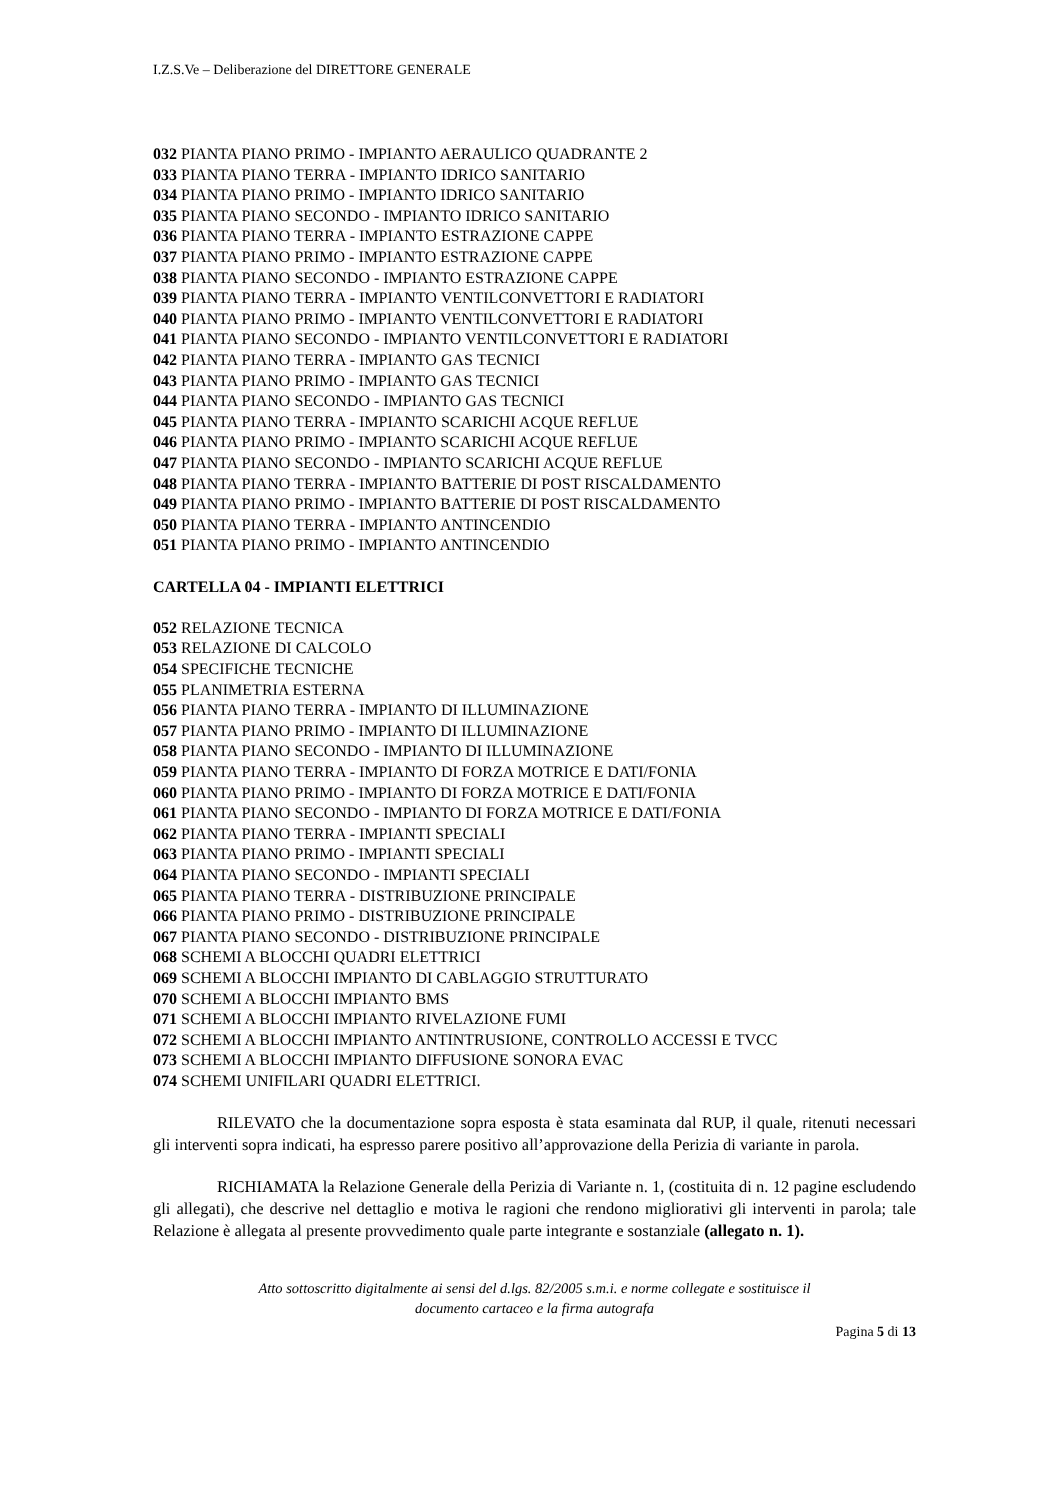I.Z.S.Ve – Deliberazione del DIRETTORE GENERALE
032 PIANTA PIANO PRIMO - IMPIANTO AERAULICO QUADRANTE 2
033 PIANTA PIANO TERRA - IMPIANTO IDRICO SANITARIO
034 PIANTA PIANO PRIMO - IMPIANTO IDRICO SANITARIO
035 PIANTA PIANO SECONDO - IMPIANTO IDRICO SANITARIO
036 PIANTA PIANO TERRA - IMPIANTO ESTRAZIONE CAPPE
037 PIANTA PIANO PRIMO - IMPIANTO ESTRAZIONE CAPPE
038 PIANTA PIANO SECONDO - IMPIANTO ESTRAZIONE CAPPE
039 PIANTA PIANO TERRA - IMPIANTO VENTILCONVETTORI E RADIATORI
040 PIANTA PIANO PRIMO - IMPIANTO VENTILCONVETTORI E RADIATORI
041 PIANTA PIANO SECONDO - IMPIANTO VENTILCONVETTORI E RADIATORI
042 PIANTA PIANO TERRA - IMPIANTO GAS TECNICI
043 PIANTA PIANO PRIMO - IMPIANTO GAS TECNICI
044 PIANTA PIANO SECONDO - IMPIANTO GAS TECNICI
045 PIANTA PIANO TERRA - IMPIANTO SCARICHI ACQUE REFLUE
046 PIANTA PIANO PRIMO - IMPIANTO SCARICHI ACQUE REFLUE
047 PIANTA PIANO SECONDO - IMPIANTO SCARICHI ACQUE REFLUE
048 PIANTA PIANO TERRA - IMPIANTO BATTERIE DI POST RISCALDAMENTO
049 PIANTA PIANO PRIMO - IMPIANTO BATTERIE DI POST RISCALDAMENTO
050 PIANTA PIANO TERRA - IMPIANTO ANTINCENDIO
051 PIANTA PIANO PRIMO - IMPIANTO ANTINCENDIO
CARTELLA 04 - IMPIANTI ELETTRICI
052 RELAZIONE TECNICA
053 RELAZIONE DI CALCOLO
054 SPECIFICHE TECNICHE
055 PLANIMETRIA ESTERNA
056 PIANTA PIANO TERRA - IMPIANTO DI ILLUMINAZIONE
057 PIANTA PIANO PRIMO - IMPIANTO DI ILLUMINAZIONE
058 PIANTA PIANO SECONDO - IMPIANTO DI ILLUMINAZIONE
059 PIANTA PIANO TERRA - IMPIANTO DI FORZA MOTRICE E DATI/FONIA
060 PIANTA PIANO PRIMO - IMPIANTO DI FORZA MOTRICE E DATI/FONIA
061 PIANTA PIANO SECONDO - IMPIANTO DI FORZA MOTRICE E DATI/FONIA
062 PIANTA PIANO TERRA - IMPIANTI SPECIALI
063 PIANTA PIANO PRIMO - IMPIANTI SPECIALI
064 PIANTA PIANO SECONDO - IMPIANTI SPECIALI
065 PIANTA PIANO TERRA - DISTRIBUZIONE PRINCIPALE
066 PIANTA PIANO PRIMO - DISTRIBUZIONE PRINCIPALE
067 PIANTA PIANO SECONDO - DISTRIBUZIONE PRINCIPALE
068 SCHEMI A BLOCCHI QUADRI ELETTRICI
069 SCHEMI A BLOCCHI IMPIANTO DI CABLAGGIO STRUTTURATO
070 SCHEMI A BLOCCHI IMPIANTO BMS
071 SCHEMI A BLOCCHI IMPIANTO RIVELAZIONE FUMI
072 SCHEMI A BLOCCHI IMPIANTO ANTINTRUSIONE, CONTROLLO ACCESSI E TVCC
073 SCHEMI A BLOCCHI IMPIANTO DIFFUSIONE SONORA EVAC
074 SCHEMI UNIFILARI QUADRI ELETTRICI.
RILEVATO che la documentazione sopra esposta è stata esaminata dal RUP, il quale, ritenuti necessari gli interventi sopra indicati, ha espresso parere positivo all’approvazione della Perizia di variante in parola.
RICHIAMATA la Relazione Generale della Perizia di Variante n. 1, (costituita di n. 12 pagine escludendo gli allegati), che descrive nel dettaglio e motiva le ragioni che rendono migliorativi gli interventi in parola; tale Relazione è allegata al presente provvedimento quale parte integrante e sostanziale (allegato n. 1).
Atto sottoscritto digitalmente ai sensi del d.lgs. 82/2005 s.m.i. e norme collegate e sostituisce il
documento cartaceo e la firma autografa
Pagina 5 di 13